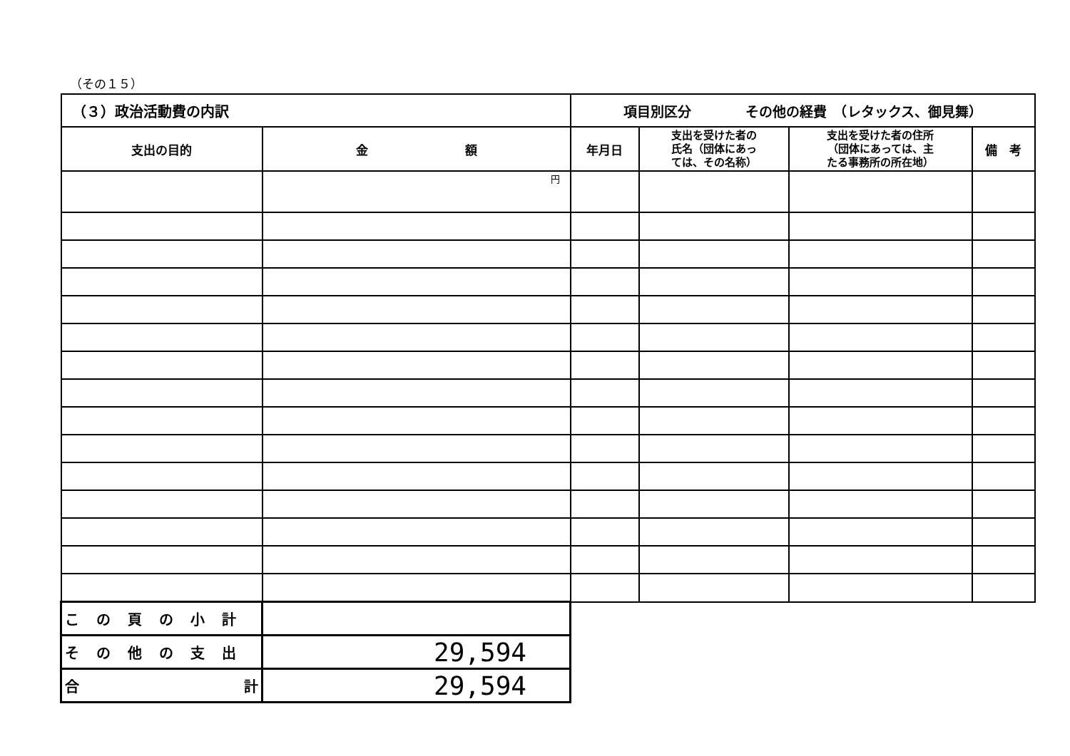（その１５）
| （３）政治活動費の内訳 | | 項目別区分 その他の経費 （レタックス、御見舞） | | | |
| --- | --- | --- | --- | --- | --- |
| 支出の目的 | 金 額 | 年月日 | 支出を受けた者の 氏名（団体にあっ ては、その名称） | 支出を受けた者の住所 （団体にあっては、主 たる事務所の所在地） | 備 考 |
| | 円 | | | | |
| この頁の小計 | | | | | |
| その他の支出 | 29,594 | | | | |
| 合 計 | 29,594 | | | | |